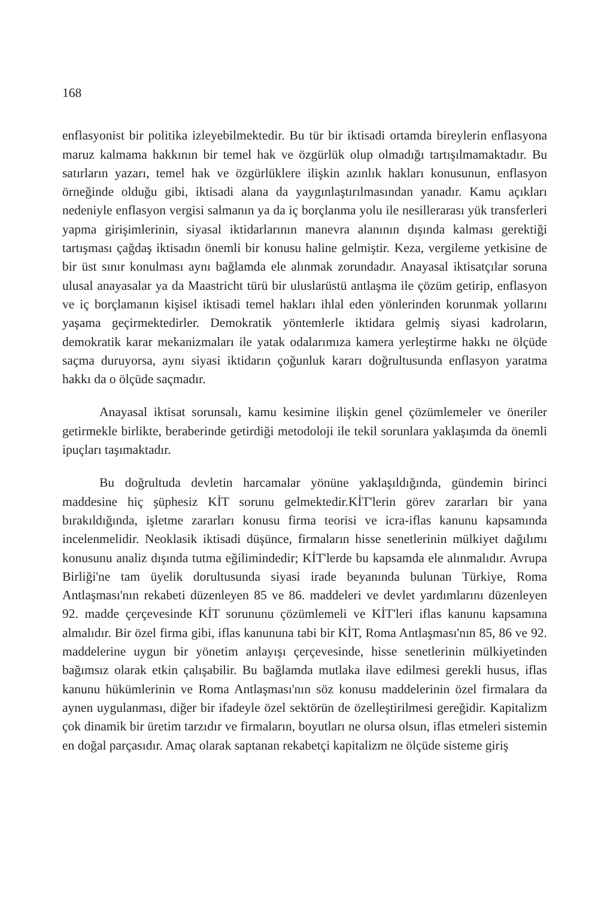168
enflasyonist bir politika izleyebilmektedir. Bu tür bir iktisadi ortamda bireylerin enflasyona maruz kalmama hakkının bir temel hak ve özgürlük olup olmadığı tartışılmamaktadır. Bu satırların yazarı, temel hak ve özgürlüklere ilişkin azınlık hakları konusunun, enflasyon örneğinde olduğu gibi, iktisadi alana da yaygınlaştırılmasından yanadır. Kamu açıkları nedeniyle enflasyon vergisi salmanın ya da iç borçlanma yolu ile nesillerarası yük transferleri yapma girişimlerinin, siyasal iktidarlarının manevra alanının dışında kalması gerektiği tartışması çağdaş iktisadın önemli bir konusu haline gelmiştir. Keza, vergileme yetkisine de bir üst sınır konulması aynı bağlamda ele alınmak zorundadır. Anayasal iktisatçılar soruna ulusal anayasalar ya da Maastricht türü bir uluslarüstü antlaşma ile çözüm getirip, enflasyon ve iç borçlamanın kişisel iktisadi temel hakları ihlal eden yönlerinden korunmak yollarını yaşama geçirmektedirler. Demokratik yöntemlerle iktidara gelmiş siyasi kadroların, demokratik karar mekanizmaları ile yatak odalarımıza kamera yerleştirme hakkı ne ölçüde saçma duruyorsa, aynı siyasi iktidarın çoğunluk kararı doğrultusunda enflasyon yaratma hakkı da o ölçüde saçmadır.
Anayasal iktisat sorunsalı, kamu kesimine ilişkin genel çözümlemeler ve öneriler getirmekle birlikte, beraberinde getirdiği metodoloji ile tekil sorunlara yaklaşımda da önemli ipuçları taşımaktadır.
Bu doğrultuda devletin harcamalar yönüne yaklaşıldığında, gündemin birinci maddesine hiç şüphesiz KİT sorunu gelmektedir.KİT'lerin görev zararları bir yana bırakıldığında, işletme zararları konusu firma teorisi ve icra-iflas kanunu kapsamında incelenmelidir. Neoklasik iktisadi düşünce, firmaların hisse senetlerinin mülkiyet dağılımı konusunu analiz dışında tutma eğilimindedir; KİT'lerde bu kapsamda ele alınmalıdır. Avrupa Birliği'ne tam üyelik dorultusunda siyasi irade beyanında bulunan Türkiye, Roma Antlaşması'nın rekabeti düzenleyen 85 ve 86. maddeleri ve devlet yardımlarını düzenleyen 92. madde çerçevesinde KİT sorununu çözümlemeli ve KİT'leri iflas kanunu kapsamına almalıdır. Bir özel firma gibi, iflas kanununa tabi bir KİT, Roma Antlaşması'nın 85, 86 ve 92. maddelerine uygun bir yönetim anlayışı çerçevesinde, hisse senetlerinin mülkiyetinden bağımsız olarak etkin çalışabilir. Bu bağlamda mutlaka ilave edilmesi gerekli husus, iflas kanunu hükümlerinin ve Roma Antlaşması'nın söz konusu maddelerinin özel firmalara da aynen uygulanması, diğer bir ifadeyle özel sektörün de özelleştirilmesi gereğidir. Kapitalizm çok dinamik bir üretim tarzıdır ve firmaların, boyutları ne olursa olsun, iflas etmeleri sistemin en doğal parçasıdır. Amaç olarak saptanan rekabetçi kapitalizm ne ölçüde sisteme giriş